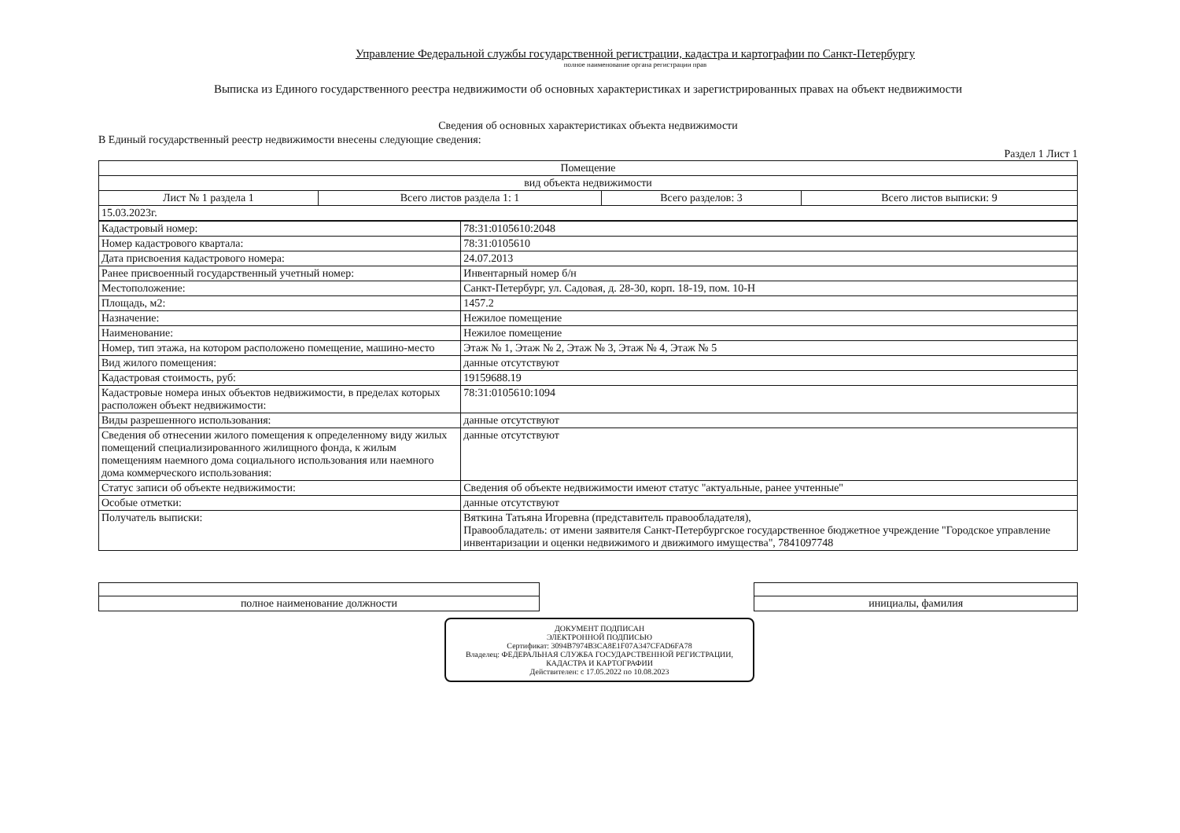Управление Федеральной службы государственной регистрации, кадастра и картографии по Санкт-Петербургу
полное наименование органа регистрации прав
Выписка из Единого государственного реестра недвижимости об основных характеристиках и зарегистрированных правах на объект недвижимости
Сведения об основных характеристиках объекта недвижимости
В Единый государственный реестр недвижимости внесены следующие сведения:
Раздел 1 Лист 1
| Помещение | | | |
| вид объекта недвижимости | | | |
| Лист № 1 раздела 1 | Всего листов раздела 1: 1 | Всего разделов: 3 | Всего листов выписки: 9 |
| 15.03.2023г. | | | |
| Кадастровый номер: | 78:31:0105610:2048 |
| Номер кадастрового квартала: | 78:31:0105610 |
| Дата присвоения кадастрового номера: | 24.07.2013 |
| Ранее присвоенный государственный учетный номер: | Инвентарный номер б/н |
| Местоположение: | Санкт-Петербург, ул. Садовая, д. 28-30, корп. 18-19, пом. 10-Н |
| Площадь, м2: | 1457.2 |
| Назначение: | Нежилое помещение |
| Наименование: | Нежилое помещение |
| Номер, тип этажа, на котором расположено помещение, машино-место | Этаж № 1, Этаж № 2, Этаж № 3, Этаж № 4, Этаж № 5 |
| Вид жилого помещения: | данные отсутствуют |
| Кадастровая стоимость, руб: | 19159688.19 |
| Кадастровые номера иных объектов недвижимости, в пределах которых расположен объект недвижимости: | 78:31:0105610:1094 |
| Виды разрешенного использования: | данные отсутствуют |
| Сведения об отнесении жилого помещения к определенному виду жилых помещений специализированного жилищного фонда, к жилым помещениям наемного дома социального использования или наемного дома коммерческого использования: | данные отсутствуют |
| Статус записи об объекте недвижимости: | Сведения об объекте недвижимости имеют статус "актуальные, ранее учтенные" |
| Особые отметки: | данные отсутствуют |
| Получатель выписки: | Вяткина Татьяна Игоревна (представитель правообладателя), Правообладатель: от имени заявителя Санкт-Петербургское государственное бюджетное учреждение "Городское управление инвентаризации и оценки недвижимого и движимого имущества", 7841097748 |
| полное наименование должности | | инициалы, фамилия |
ДОКУМЕНТ ПОДПИСАН
ЭЛЕКТРОННОЙ ПОДПИСЬЮ
Сертификат: 3094B7974B3CA8E1F07A347CFAD6FA78
Владелец: ФЕДЕРАЛЬНАЯ СЛУЖБА ГОСУДАРСТВЕННОЙ РЕГИСТРАЦИИ, КАДАСТРА И КАРТОГРАФИИ
Действителен: с 17.05.2022 по 10.08.2023